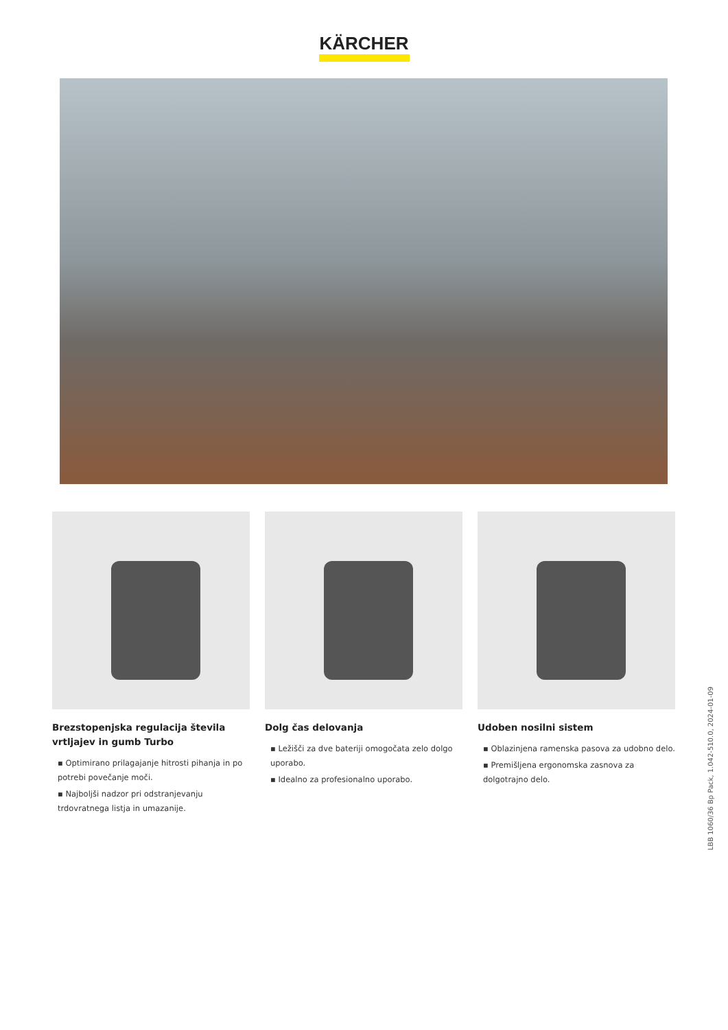KÄRCHER
Brezstopenjska regulacija števila vrtljajev in gumb Turbo
▪ Optimirano prilagajanje hitrosti pihanja in po potrebi povečanje moči.
▪ Najboljši nadzor pri odstranjevanju trdovratnega listja in umazanije.
Dolg čas delovanja
▪ Ležišči za dve bateriji omogočata zelo dolgo uporabo.
▪ Idealno za profesionalno uporabo.
Udoben nosilni sistem
▪ Oblazinjena ramenska pasova za udobno delo.
▪ Premišljena ergonomska zasnova za dolgotrajno delo.
LBB 1060/36 Bp Pack, 1.042-510.0, 2024-01-09